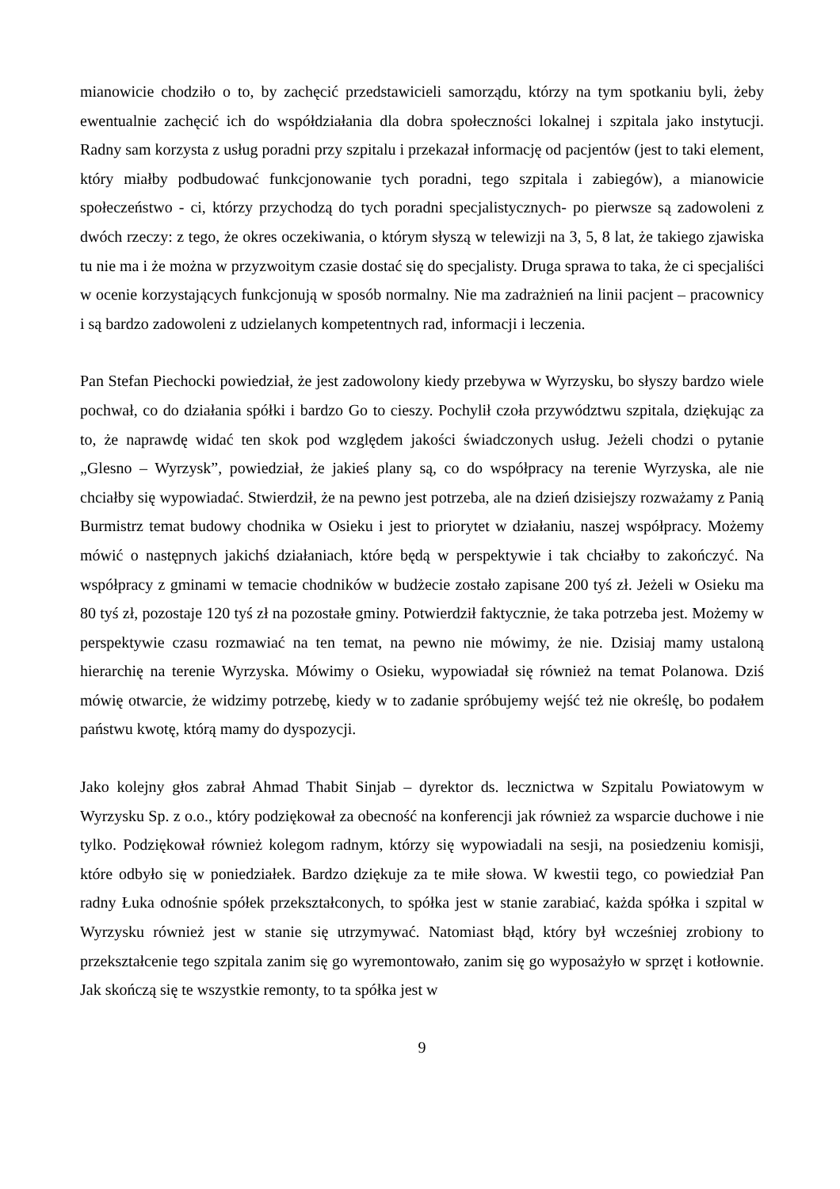mianowicie chodziło o to, by zachęcić przedstawicieli samorządu, którzy na tym spotkaniu byli, żeby ewentualnie zachęcić ich do współdziałania dla dobra społeczności lokalnej i szpitala jako instytucji. Radny sam korzysta z usług poradni przy szpitalu i przekazał informację od pacjentów (jest to taki element, który miałby podbudować funkcjonowanie tych poradni, tego szpitala i zabiegów), a mianowicie społeczeństwo - ci, którzy przychodzą do tych poradni specjalistycznych- po pierwsze są zadowoleni z dwóch rzeczy: z tego, że okres oczekiwania, o którym słyszą w telewizji na 3, 5, 8 lat, że takiego zjawiska tu nie ma i że można w przyzwoitym czasie dostać się do specjalisty. Druga sprawa to taka, że ci specjaliści w ocenie korzystających funkcjonują w sposób normalny. Nie ma zadrażnień na linii pacjent – pracownicy i są bardzo zadowoleni z udzielanych kompetentnych rad, informacji i leczenia.
Pan Stefan Piechocki powiedział, że jest zadowolony kiedy przebywa w Wyrzysku, bo słyszy bardzo wiele pochwał, co do działania spółki i bardzo Go to cieszy. Pochylił czoła przywództwu szpitala, dziękując za to, że naprawdę widać ten skok pod względem jakości świadczonych usług. Jeżeli chodzi o pytanie „Glesno – Wyrzysk”, powiedział, że jakieś plany są, co do współpracy na terenie Wyrzyska, ale nie chciałby się wypowiadać. Stwierdził, że na pewno jest potrzeba, ale na dzień dzisiejszy rozważamy z Panią Burmistrz temat budowy chodnika w Osieku i jest to priorytet w działaniu, naszej współpracy. Możemy mówić o następnych jakichś działaniach, które będą w perspektywie i tak chciałby to zakończyć. Na współpracy z gminami w temacie chodników w budżecie zostało zapisane 200 tyś zł. Jeżeli w Osieku ma 80 tyś zł, pozostaje 120 tyś zł na pozostałe gminy. Potwierdził faktycznie, że taka potrzeba jest. Możemy w perspektywie czasu rozmawiać na ten temat, na pewno nie mówimy, że nie. Dzisiaj mamy ustaloną hierarchię na terenie Wyrzyska. Mówimy o Osieku, wypowiadał się również na temat Polanowa. Dziś mówię otwarcie, że widzimy potrzebę, kiedy w to zadanie spróbujemy wejść też nie określę, bo podałem państwu kwotę, którą mamy do dyspozycji.
Jako kolejny głos zabrał Ahmad Thabit Sinjab – dyrektor ds. lecznictwa w Szpitalu Powiatowym w Wyrzysku Sp. z o.o., który podziękował za obecność na konferencji jak również za wsparcie duchowe i nie tylko. Podziękował również kolegom radnym, którzy się wypowiadali na sesji, na posiedzeniu komisji, które odbyło się w poniedziałek. Bardzo dziękuje za te miłe słowa. W kwestii tego, co powiedział Pan radny Łuka odnośnie spółek przekształconych, to spółka jest w stanie zarabiać, każda spółka i szpital w Wyrzysku również jest w stanie się utrzymywać. Natomiast błąd, który był wcześniej zrobiony to przekształcenie tego szpitala zanim się go wyremontowało, zanim się go wyposażyło w sprzęt i kotłownie. Jak skończą się te wszystkie remonty, to ta spółka jest w
9